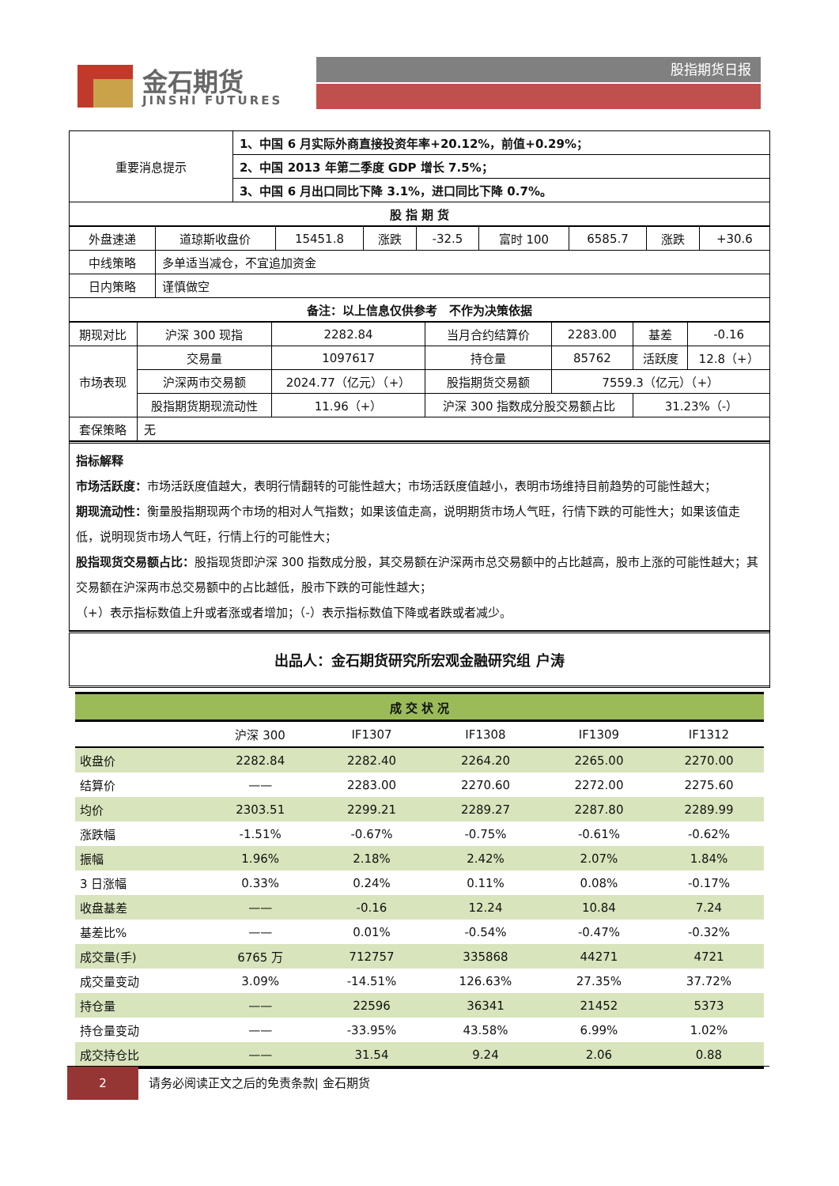金石期货
JINSHI FUTURES
股指期货日报
| 重要消息提示 | 1、中国 6 月实际外商直接投资年率+20.12%，前值+0.29%； |
| | 2、中国 2013 年第二季度 GDP 增长 7.5%； |
| | 3、中国 6 月出口同比下降 3.1%，进口同比下降 0.7%。 |
| 股 指 期 货 | |
| 外盘速递 | 道琼斯收盘价 | 15451.8 | 涨跌 | -32.5 | 富时 100 | 6585.7 | 涨跌 | +30.6 |
| 中线策略 | 多单适当减仓，不宜追加资金 | | | | | | | |
| 日内策略 | 谨慎做空 | | | | | | | |
| 备注：以上信息仅供参考 不作为决策依据 | | | | | | | | |
| 期现对比 | 沪深 300 现指 | 2282.84 | 当月合约结算价 | 2283.00 | 基差 | -0.16 |
| 市场表现 | 交易量 | 1097617 | 持仓量 | 85762 | 活跃度 | 12.8（+） |
| | 沪深两市交易额 | 2024.77（亿元）（+） | 股指期货交易额 | 7559.3（亿元）（+） | | |
| | 股指期货期现流动性 | 11.96（+） | 沪深 300 指数成分股交易额占比 | | 31.23%（-） | |
| 套保策略 | 无 | | | | | |
指标解释
市场活跃度：市场活跃度值越大，表明行情翻转的可能性越大；市场活跃度值越小，表明市场维持目前趋势的可能性越大；
期现流动性：衡量股指期现两个市场的相对人气指数；如果该值走高，说明期货市场人气旺，行情下跌的可能性大；如果该值走低，说明现货市场人气旺，行情上行的可能性大；
股指现货交易额占比：股指现货即沪深 300 指数成分股，其交易额在沪深两市总交易额中的占比越高，股市上涨的可能性越大；其交易额在沪深两市总交易额中的占比越低，股市下跌的可能性越大；
（+）表示指标数值上升或者涨或者增加；（-）表示指标数值下降或者跌或者减少。
出品人：金石期货研究所宏观金融研究组 户涛
| 成 交 状 况 | | | | | |
| --- | --- | --- | --- | --- | --- |
| | 沪深 300 | IF1307 | IF1308 | IF1309 | IF1312 |
| 收盘价 | 2282.84 | 2282.40 | 2264.20 | 2265.00 | 2270.00 |
| 结算价 | —— | 2283.00 | 2270.60 | 2272.00 | 2275.60 |
| 均价 | 2303.51 | 2299.21 | 2289.27 | 2287.80 | 2289.99 |
| 涨跌幅 | -1.51% | -0.67% | -0.75% | -0.61% | -0.62% |
| 振幅 | 1.96% | 2.18% | 2.42% | 2.07% | 1.84% |
| 3 日涨幅 | 0.33% | 0.24% | 0.11% | 0.08% | -0.17% |
| 收盘基差 | —— | -0.16 | 12.24 | 10.84 | 7.24 |
| 基差比% | —— | 0.01% | -0.54% | -0.47% | -0.32% |
| 成交量(手) | 6765 万 | 712757 | 335868 | 44271 | 4721 |
| 成交量变动 | 3.09% | -14.51% | 126.63% | 27.35% | 37.72% |
| 持仓量 | —— | 22596 | 36341 | 21452 | 5373 |
| 持仓量变动 | —— | -33.95% | 43.58% | 6.99% | 1.02% |
| 成交持仓比 | —— | 31.54 | 9.24 | 2.06 | 0.88 |
2 请务必阅读正文之后的免责条款| 金石期货